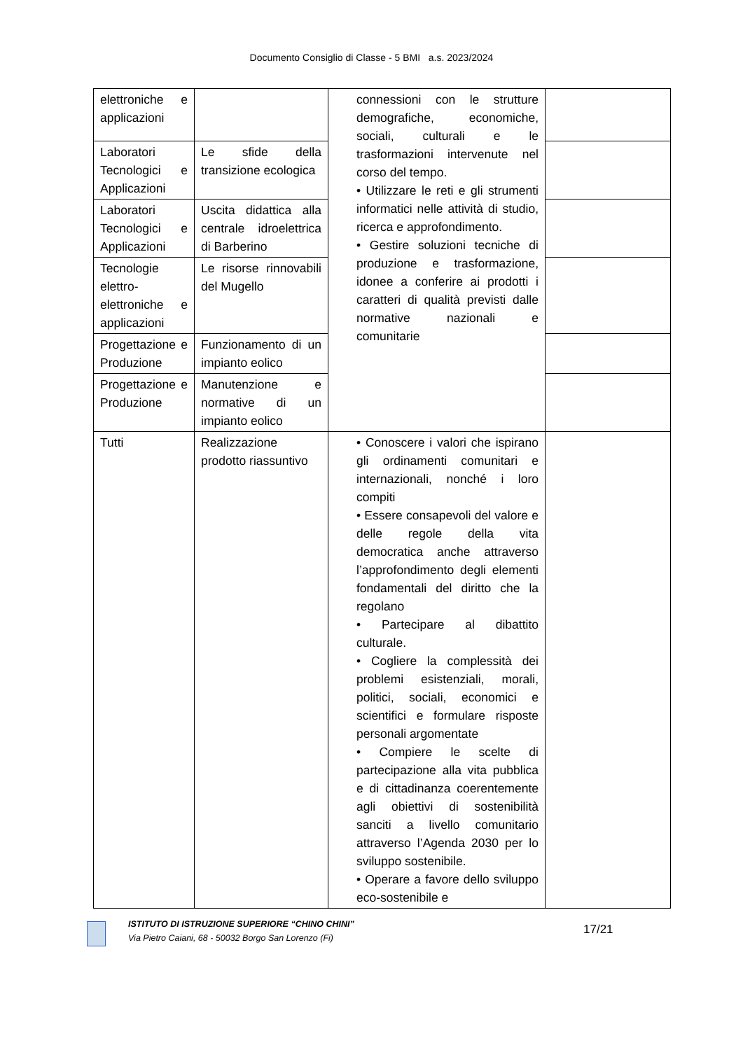Documento Consiglio di Classe - 5 BMI a.s. 2023/2024
| elettroniche e applicazioni | | connessioni con le strutture demografiche, economiche, sociali, culturali e le trasformazioni intervenute nel corso del tempo. • Utilizzare le reti e gli strumenti informatici nelle attività di studio, ricerca e approfondimento. • Gestire soluzioni tecniche di produzione e trasformazione, idonee a conferire ai prodotti i caratteri di qualità previsti dalle normative nazionali e comunitarie | |
| Laboratori Tecnologici e Applicazioni | Le sfide della transizione ecologica | | |
| Laboratori Tecnologici e Applicazioni | Uscita didattica alla centrale idroelettrica di Barberino | | |
| Tecnologie elettro-elettroniche e applicazioni | Le risorse rinnovabili del Mugello | | |
| Progettazione e Produzione | Funzionamento di un impianto eolico | | |
| Progettazione e Produzione | Manutenzione e normative di un impianto eolico | | |
| Tutti | Realizzazione prodotto riassuntivo | • Conoscere i valori che ispirano gli ordinamenti comunitari e internazionali, nonché i loro compiti • Essere consapevoli del valore e delle regole della vita democratica anche attraverso l’approfondimento degli elementi fondamentali del diritto che la regolano • Partecipare al dibattito culturale. • Cogliere la complessità dei problemi esistenziali, morali, politici, sociali, economici e scientifici e formulare risposte personali argomentate • Compiere le scelte di partecipazione alla vita pubblica e di cittadinanza coerentemente agli obiettivi di sostenibilità sanciti a livello comunitario attraverso l’Agenda 2030 per lo sviluppo sostenibile. • Operare a favore dello sviluppo eco-sostenibile e | |
ISTITUTO DI ISTRUZIONE SUPERIORE “CHINO CHINI”
Via Pietro Caiani, 68 - 50032 Borgo San Lorenzo (Fi)
17/21